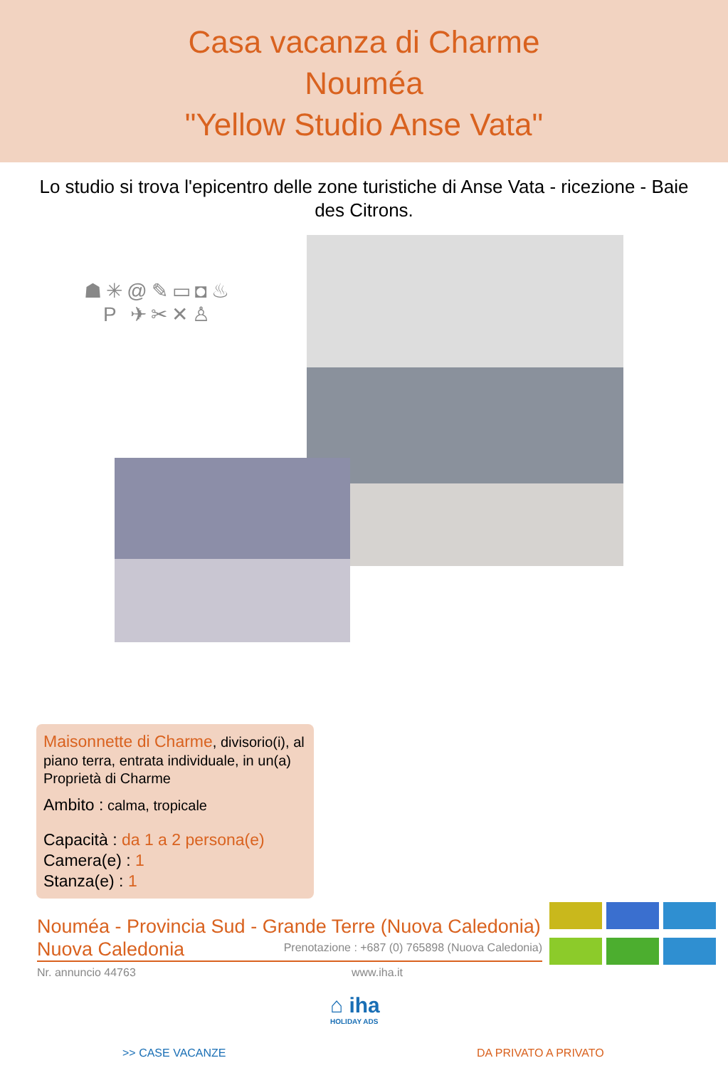Casa vacanza di Charme
Nouméa
"Yellow Studio Anse Vata"
Lo studio si trova l'epicentro delle zone turistiche di Anse Vata - ricezione - Baie des Citrons.
☗✳@✎▭◘♨
P ✈✂✕♙
Maisonnette di Charme, divisorio(i), al piano terra, entrata individuale, in un(a) Proprietà di Charme
Ambito : calma, tropicale
Capacità : da 1 a 2 persona(e)
Camera(e) : 1
Stanza(e) : 1
Nouméa - Provincia Sud - Grande Terre (Nuova Caledonia)
Nuova Caledonia
Prenotazione : +687 (0) 765898 (Nuova Caledonia)
Nr. annuncio 44763 www.iha.it
⌂ iha
HOLIDAY ADS
>> CASE VACANZE DA PRIVATO A PRIVATO